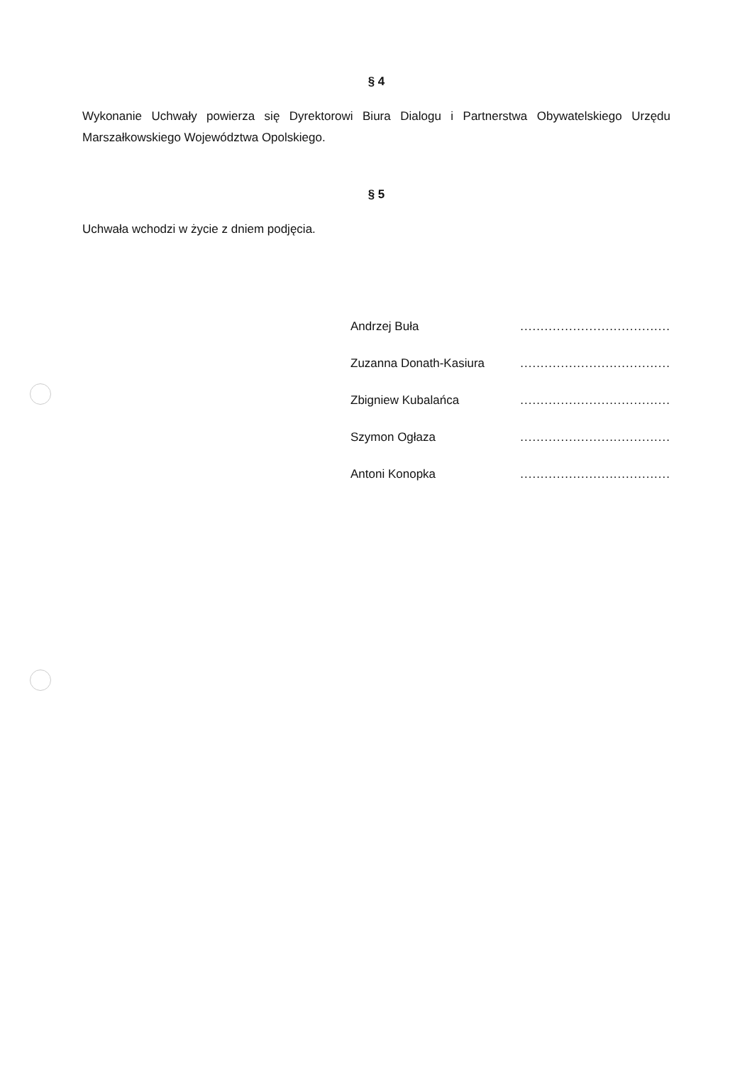§ 4
Wykonanie Uchwały powierza się Dyrektorowi Biura Dialogu i Partnerstwa Obywatelskiego Urzędu Marszałkowskiego Województwa Opolskiego.
§ 5
Uchwała wchodzi w życie z dniem podjęcia.
Andrzej Buła .....................................
Zuzanna Donath-Kasiura .....................................
Zbigniew Kubalańca .....................................
Szymon Ogłaza .....................................
Antoni Konopka .....................................